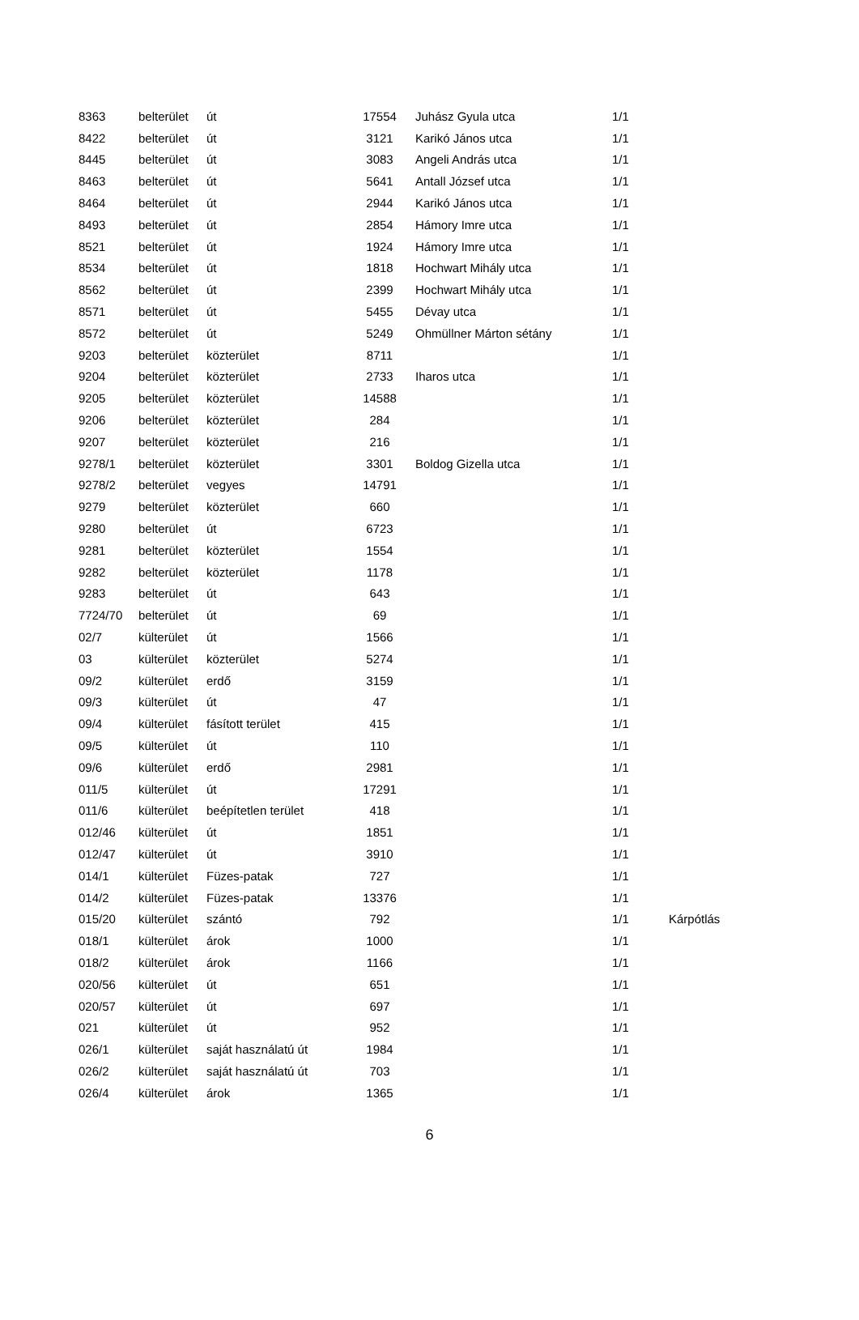| 8363 | belterület | út | 17554 | Juhász Gyula utca | 1/1 | |
| 8422 | belterület | út | 3121 | Karikó János utca | 1/1 | |
| 8445 | belterület | út | 3083 | Angeli András utca | 1/1 | |
| 8463 | belterület | út | 5641 | Antall József utca | 1/1 | |
| 8464 | belterület | út | 2944 | Karikó János utca | 1/1 | |
| 8493 | belterület | út | 2854 | Hámory Imre utca | 1/1 | |
| 8521 | belterület | út | 1924 | Hámory Imre utca | 1/1 | |
| 8534 | belterület | út | 1818 | Hochwart Mihály utca | 1/1 | |
| 8562 | belterület | út | 2399 | Hochwart Mihály utca | 1/1 | |
| 8571 | belterület | út | 5455 | Dévay utca | 1/1 | |
| 8572 | belterület | út | 5249 | Ohmüllner Márton sétány | 1/1 | |
| 9203 | belterület | közterület | 8711 | | 1/1 | |
| 9204 | belterület | közterület | 2733 | Iharos utca | 1/1 | |
| 9205 | belterület | közterület | 14588 | | 1/1 | |
| 9206 | belterület | közterület | 284 | | 1/1 | |
| 9207 | belterület | közterület | 216 | | 1/1 | |
| 9278/1 | belterület | közterület | 3301 | Boldog Gizella utca | 1/1 | |
| 9278/2 | belterület | vegyes | 14791 | | 1/1 | |
| 9279 | belterület | közterület | 660 | | 1/1 | |
| 9280 | belterület | út | 6723 | | 1/1 | |
| 9281 | belterület | közterület | 1554 | | 1/1 | |
| 9282 | belterület | közterület | 1178 | | 1/1 | |
| 9283 | belterület | út | 643 | | 1/1 | |
| 7724/70 | belterület | út | 69 | | 1/1 | |
| 02/7 | külterület | út | 1566 | | 1/1 | |
| 03 | külterület | közterület | 5274 | | 1/1 | |
| 09/2 | külterület | erdő | 3159 | | 1/1 | |
| 09/3 | külterület | út | 47 | | 1/1 | |
| 09/4 | külterület | fásított terület | 415 | | 1/1 | |
| 09/5 | külterület | út | 110 | | 1/1 | |
| 09/6 | külterület | erdő | 2981 | | 1/1 | |
| 011/5 | külterület | út | 17291 | | 1/1 | |
| 011/6 | külterület | beépítetlen terület | 418 | | 1/1 | |
| 012/46 | külterület | út | 1851 | | 1/1 | |
| 012/47 | külterület | út | 3910 | | 1/1 | |
| 014/1 | külterület | Füzes-patak | 727 | | 1/1 | |
| 014/2 | külterület | Füzes-patak | 13376 | | 1/1 | |
| 015/20 | külterület | szántó | 792 | | 1/1 | Kárpótlás |
| 018/1 | külterület | árok | 1000 | | 1/1 | |
| 018/2 | külterület | árok | 1166 | | 1/1 | |
| 020/56 | külterület | út | 651 | | 1/1 | |
| 020/57 | külterület | út | 697 | | 1/1 | |
| 021 | külterület | út | 952 | | 1/1 | |
| 026/1 | külterület | saját használatú út | 1984 | | 1/1 | |
| 026/2 | külterület | saját használatú út | 703 | | 1/1 | |
| 026/4 | külterület | árok | 1365 | | 1/1 | |
6